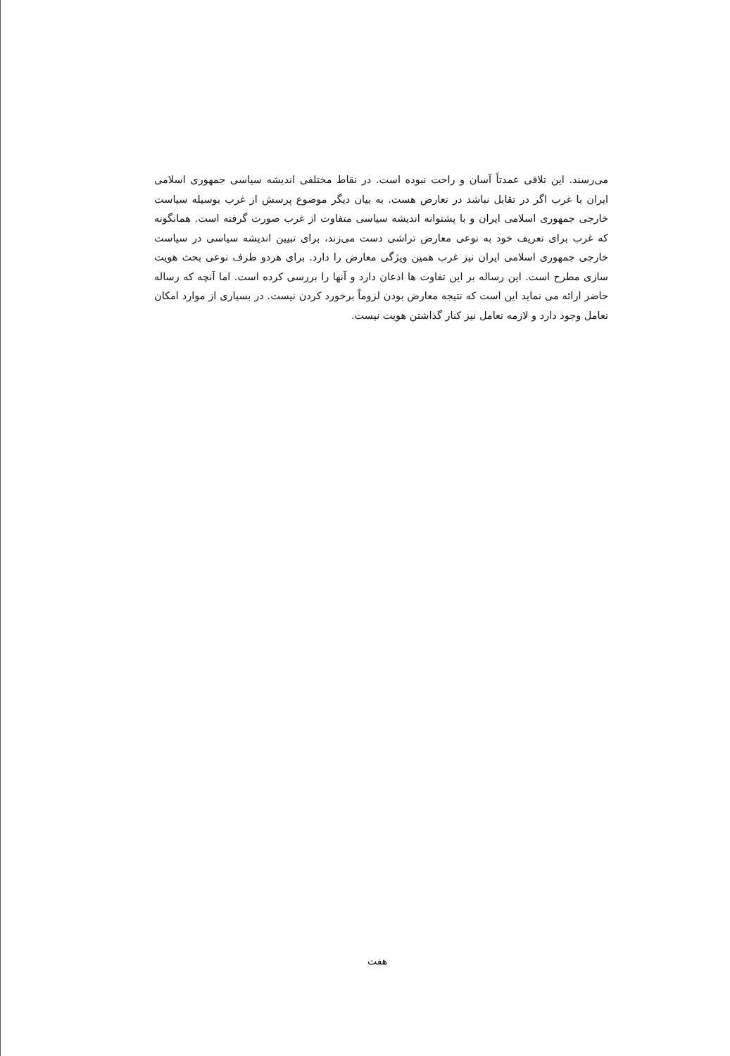می‌رسند. این تلاقی عمدتاً آسان و راحت نبوده است. در نقاط مختلفی اندیشه سیاسی جمهوری اسلامی ایران با غرب اگر در تقابل نباشد در تعارض هست. به بیان دیگر موضوع پرسش از غرب بوسیله سیاست خارجی جمهوری اسلامی ایران و با پشتوانه اندیشه سیاسی متفاوت از غرب صورت گرفته است. همانگونه که غرب برای تعریف خود به نوعی معارض تراشی دست می‌زند، برای تبیین اندیشه سیاسی در سیاست خارجی جمهوری اسلامی ایران نیز غرب همین ویژگی معارض را دارد. برای هردو طرف نوعی بحث هویت سازی مطرح است. این رساله بر این تفاوت ها اذعان دارد و آنها را بررسی کرده است. اما آنچه که رساله حاضر ارائه می نماید این است که نتیجه معارض بودن لزوماً برخورد کردن نیست. در بسیاری از موارد امکان تعامل وجود دارد و لازمه تعامل نیز کنار گذاشتن هویت نیست.
هفت